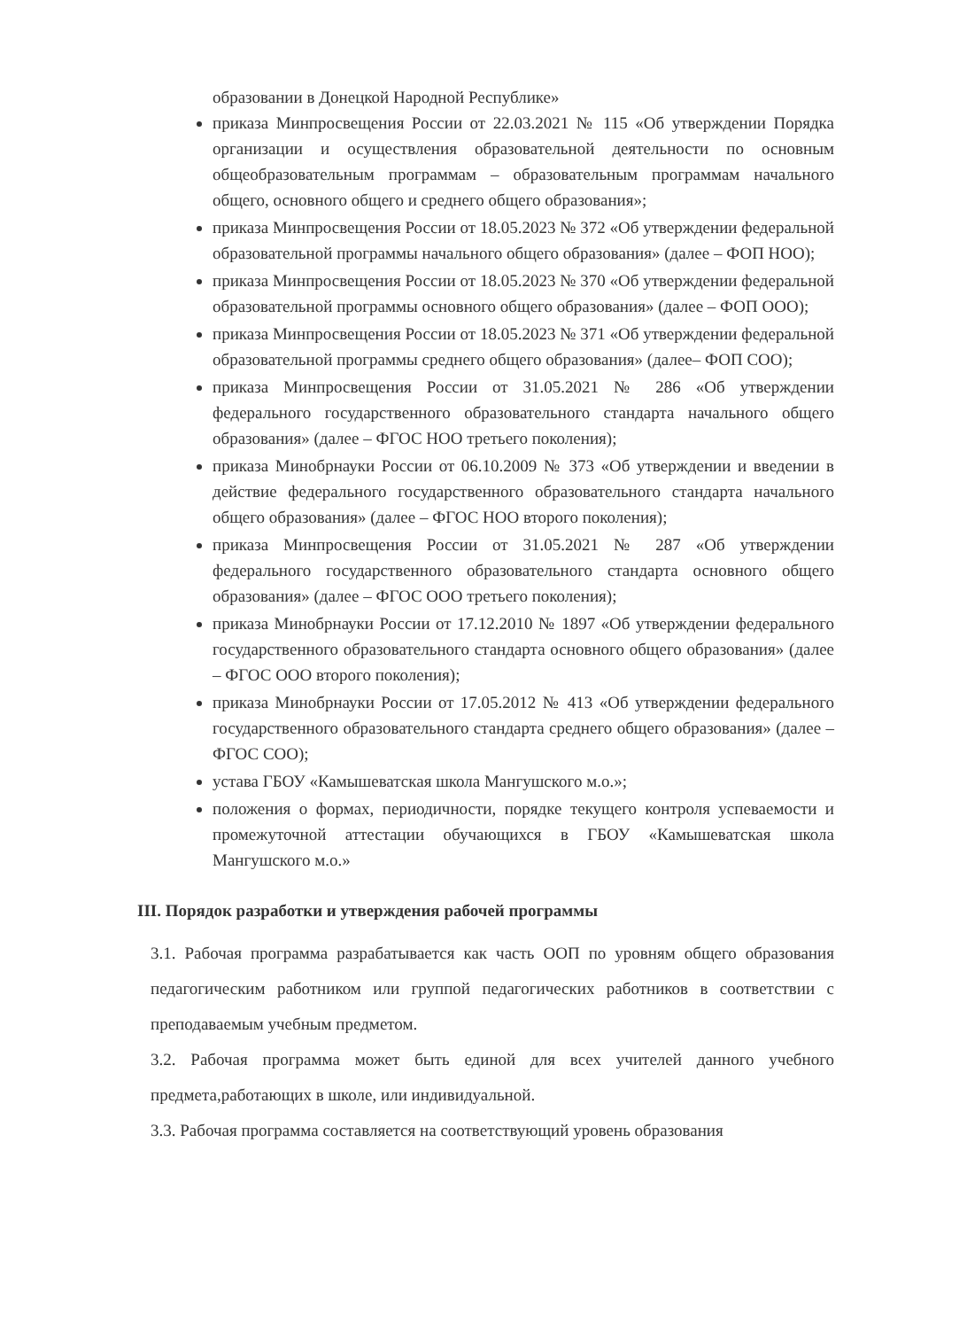образовании в Донецкой Народной Республике»
приказа Минпросвещения России от 22.03.2021 № 115 «Об утверждении Порядка организации и осуществления образовательной деятельности по основным общеобразовательным программам – образовательным программам начального общего, основного общего и среднего общего образования»;
приказа Минпросвещения России от 18.05.2023 № 372 «Об утверждении федеральной образовательной программы начального общего образования» (далее – ФОП НОО);
приказа Минпросвещения России от 18.05.2023 № 370 «Об утверждении федеральной образовательной программы основного общего образования» (далее – ФОП ООО);
приказа Минпросвещения России от 18.05.2023 № 371 «Об утверждении федеральной образовательной программы среднего общего образования» (далее– ФОП СОО);
приказа Минпросвещения России от 31.05.2021 № 286 «Об утверждении федерального государственного образовательного стандарта начального общего образования» (далее – ФГОС НОО третьего поколения);
приказа Минобрнауки России от 06.10.2009 № 373 «Об утверждении и введении в действие федерального государственного образовательного стандарта начального общего образования» (далее – ФГОС НОО второго поколения);
приказа Минпросвещения России от 31.05.2021 № 287 «Об утверждении федерального государственного образовательного стандарта основного общего образования» (далее – ФГОС ООО третьего поколения);
приказа Минобрнауки России от 17.12.2010 № 1897 «Об утверждении федерального государственного образовательного стандарта основного общего образования» (далее – ФГОС ООО второго поколения);
приказа Минобрнауки России от 17.05.2012 № 413 «Об утверждении федерального государственного образовательного стандарта среднего общего образования» (далее – ФГОС СОО);
устава ГБОУ «Камышеватская школа Мангушского м.о.»;
положения о формах, периодичности, порядке текущего контроля успеваемости и промежуточной аттестации обучающихся в ГБОУ «Камышеватская школа Мангушского м.о.»
III. Порядок разработки и утверждения рабочей программы
3.1. Рабочая программа разрабатывается как часть ООП по уровням общего образования педагогическим работником или группой педагогических работников в соответствии с преподаваемым учебным предметом.
3.2. Рабочая программа может быть единой для всех учителей данного учебного предмета,работающих в школе, или индивидуальной.
3.3. Рабочая программа составляется на соответствующий уровень образования